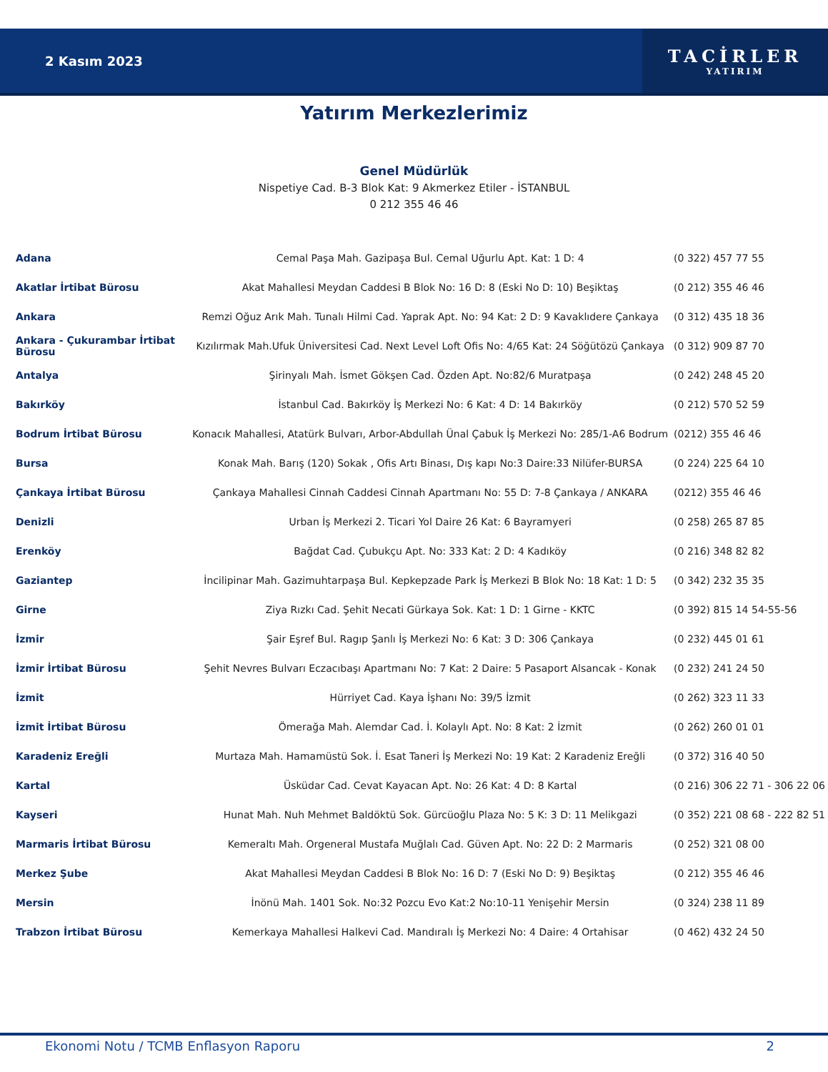2 Kasım 2023
TACİRLER
YATIRIM
Yatırım Merkezlerimiz
Genel Müdürlük
Nispetiye Cad. B-3 Blok Kat: 9 Akmerkez Etiler - İSTANBUL
0 212 355 46 46
| Adana | Cemal Paşa Mah. Gazipaşa Bul. Cemal Uğurlu Apt. Kat: 1 D: 4 | (0 322) 457 77 55 |
| Akatlar İrtibat Bürosu | Akat Mahallesi Meydan Caddesi B Blok No: 16 D: 8 (Eski No D: 10) Beşiktaş | (0 212) 355 46 46 |
| Ankara | Remzi Oğuz Arık Mah. Tunalı Hilmi Cad. Yaprak Apt. No: 94 Kat: 2 D: 9 Kavaklıdere Çankaya | (0 312) 435 18 36 |
| Ankara - Çukurambar İrtibat Bürosu | Kızılırmak Mah.Ufuk Üniversitesi Cad. Next Level Loft Ofis No: 4/65 Kat: 24 Söğütözü Çankaya | (0 312) 909 87 70 |
| Antalya | Şirinyalı Mah. İsmet Gökşen Cad. Özden Apt. No:82/6 Muratpaşa | (0 242) 248 45 20 |
| Bakırköy | İstanbul Cad. Bakırköy İş Merkezi No: 6 Kat: 4 D: 14 Bakırköy | (0 212) 570 52 59 |
| Bodrum İrtibat Bürosu | Konacık Mahallesi, Atatürk Bulvarı, Arbor-Abdullah Ünal Çabuk İş Merkezi No: 285/1-A6 Bodrum | (0212) 355 46 46 |
| Bursa | Konak Mah. Barış (120) Sokak , Ofis Artı Binası, Dış kapı No:3 Daire:33 Nilüfer-BURSA | (0 224) 225 64 10 |
| Çankaya İrtibat Bürosu | Çankaya Mahallesi Cinnah Caddesi Cinnah Apartmanı No: 55 D: 7-8 Çankaya / ANKARA | (0212) 355 46 46 |
| Denizli | Urban İş Merkezi 2. Ticari Yol Daire 26 Kat: 6 Bayramyeri | (0 258) 265 87 85 |
| Erenköy | Bağdat Cad. Çubukçu Apt. No: 333 Kat: 2 D: 4 Kadıköy | (0 216) 348 82 82 |
| Gaziantep | İncilipinar Mah. Gazimuhtarpaşa Bul. Kepkepzade Park İş Merkezi B Blok No: 18 Kat: 1 D: 5 | (0 342) 232 35 35 |
| Girne | Ziya Rızkı Cad. Şehit Necati Gürkaya Sok. Kat: 1 D: 1 Girne - KKTC | (0 392) 815 14 54-55-56 |
| İzmir | Şair Eşref Bul. Ragıp Şanlı İş Merkezi No: 6 Kat: 3 D: 306 Çankaya | (0 232) 445 01 61 |
| İzmir İrtibat Bürosu | Şehit Nevres Bulvarı Eczacıbaşı Apartmanı No: 7 Kat: 2 Daire: 5 Pasaport Alsancak - Konak | (0 232) 241 24 50 |
| İzmit | Hürriyet Cad. Kaya İşhanı No: 39/5 İzmit | (0 262) 323 11 33 |
| İzmit İrtibat Bürosu | Ömerağa Mah. Alemdar Cad. İ. Kolaylı Apt. No: 8 Kat: 2 İzmit | (0 262) 260 01 01 |
| Karadeniz Ereğli | Murtaza Mah. Hamamüstü Sok. İ. Esat Taneri İş Merkezi No: 19 Kat: 2 Karadeniz Ereğli | (0 372) 316 40 50 |
| Kartal | Üsküdar Cad. Cevat Kayacan Apt. No: 26 Kat: 4 D: 8 Kartal | (0 216) 306 22 71 - 306 22 06 |
| Kayseri | Hunat Mah. Nuh Mehmet Baldöktü Sok. Gürcüoğlu Plaza No: 5 K: 3 D: 11 Melikgazi | (0 352) 221 08 68 - 222 82 51 |
| Marmaris İrtibat Bürosu | Kemeraltı Mah. Orgeneral Mustafa Muğlalı Cad. Güven Apt. No: 22 D: 2 Marmaris | (0 252) 321 08 00 |
| Merkez Şube | Akat Mahallesi Meydan Caddesi B Blok No: 16 D: 7 (Eski No D: 9) Beşiktaş | (0 212) 355 46 46 |
| Mersin | İnönü Mah. 1401 Sok. No:32 Pozcu Evo Kat:2 No:10-11 Yenişehir Mersin | (0 324) 238 11 89 |
| Trabzon İrtibat Bürosu | Kemerkaya Mahallesi Halkevi Cad. Mandıralı İş Merkezi No: 4 Daire: 4 Ortahisar | (0 462) 432 24 50 |
Ekonomi Notu / TCMB Enflasyon Raporu 2